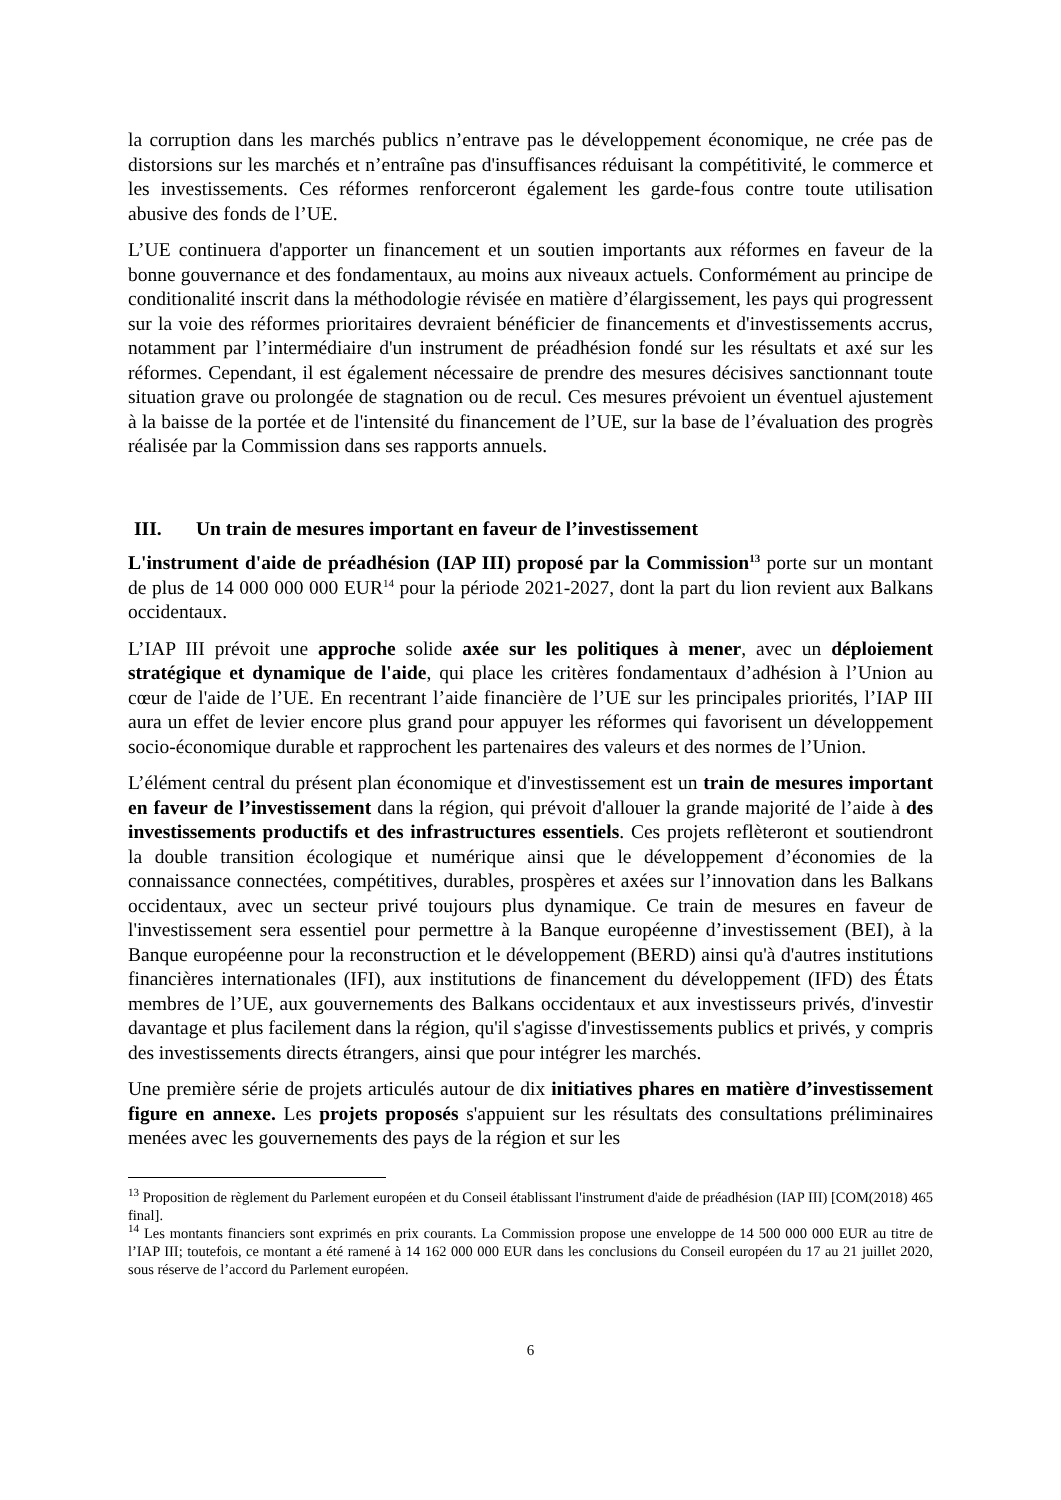la corruption dans les marchés publics n’entrave pas le développement économique, ne crée pas de distorsions sur les marchés et n’entraîne pas d'insuffisances réduisant la compétitivité, le commerce et les investissements. Ces réformes renforceront également les garde-fous contre toute utilisation abusive des fonds de l’UE.
L’UE continuera d'apporter un financement et un soutien importants aux réformes en faveur de la bonne gouvernance et des fondamentaux, au moins aux niveaux actuels. Conformément au principe de conditionalité inscrit dans la méthodologie révisée en matière d’élargissement, les pays qui progressent sur la voie des réformes prioritaires devraient bénéficier de financements et d'investissements accrus, notamment par l’intermédiaire d'un instrument de préadhésion fondé sur les résultats et axé sur les réformes. Cependant, il est également nécessaire de prendre des mesures décisives sanctionnant toute situation grave ou prolongée de stagnation ou de recul. Ces mesures prévoient un éventuel ajustement à la baisse de la portée et de l'intensité du financement de l’UE, sur la base de l’évaluation des progrès réalisée par la Commission dans ses rapports annuels.
III. Un train de mesures important en faveur de l’investissement
L'instrument d'aide de préadhésion (IAP III) proposé par la Commission<sup>13</sup> porte sur un montant de plus de 14 000 000 000 EUR<sup>14</sup> pour la période 2021-2027, dont la part du lion revient aux Balkans occidentaux.
L’IAP III prévoit une approche solide axée sur les politiques à mener, avec un déploiement stratégique et dynamique de l'aide, qui place les critères fondamentaux d’adhésion à l’Union au cœur de l'aide de l’UE. En recentrant l’aide financière de l’UE sur les principales priorités, l’IAP III aura un effet de levier encore plus grand pour appuyer les réformes qui favorisent un développement socio-économique durable et rapprochent les partenaires des valeurs et des normes de l’Union.
L’élément central du présent plan économique et d'investissement est un train de mesures important en faveur de l’investissement dans la région, qui prévoit d'allouer la grande majorité de l’aide à des investissements productifs et des infrastructures essentiels. Ces projets reflèteront et soutiendront la double transition écologique et numérique ainsi que le développement d’économies de la connaissance connectées, compétitives, durables, prospères et axées sur l’innovation dans les Balkans occidentaux, avec un secteur privé toujours plus dynamique. Ce train de mesures en faveur de l'investissement sera essentiel pour permettre à la Banque européenne d’investissement (BEI), à la Banque européenne pour la reconstruction et le développement (BERD) ainsi qu'à d'autres institutions financières internationales (IFI), aux institutions de financement du développement (IFD) des États membres de l’UE, aux gouvernements des Balkans occidentaux et aux investisseurs privés, d'investir davantage et plus facilement dans la région, qu'il s'agisse d'investissements publics et privés, y compris des investissements directs étrangers, ainsi que pour intégrer les marchés.
Une première série de projets articulés autour de dix initiatives phares en matière d’investissement figure en annexe. Les projets proposés s'appuient sur les résultats des consultations préliminaires menées avec les gouvernements des pays de la région et sur les
<sup>13</sup> Proposition de règlement du Parlement européen et du Conseil établissant l'instrument d'aide de préadhésion (IAP III) [COM(2018) 465 final].
<sup>14</sup> Les montants financiers sont exprimés en prix courants. La Commission propose une enveloppe de 14 500 000 000 EUR au titre de l’IAP III; toutefois, ce montant a été ramené à 14 162 000 000 EUR dans les conclusions du Conseil européen du 17 au 21 juillet 2020, sous réserve de l’accord du Parlement européen.
6